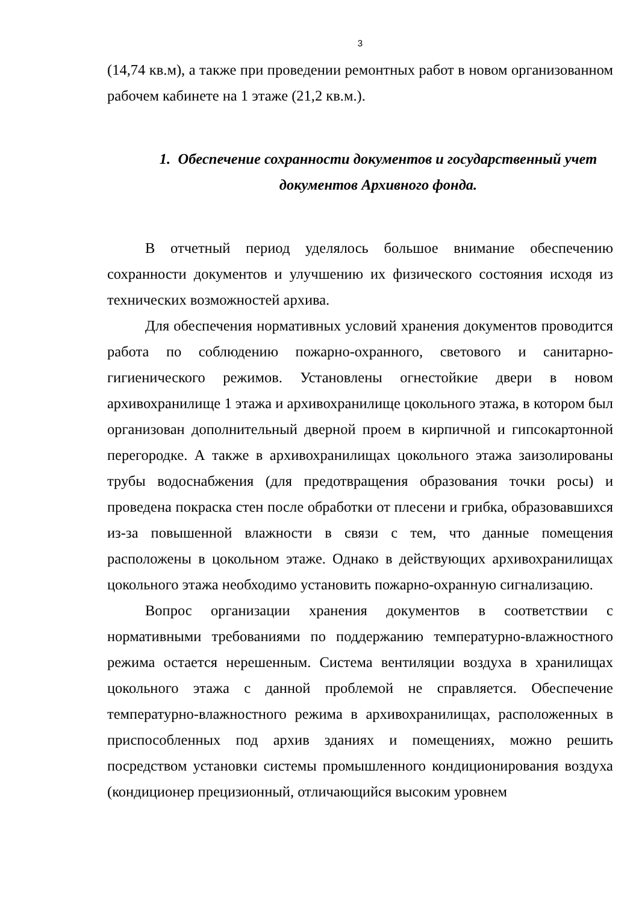3
(14,74 кв.м), а также при проведении ремонтных работ в новом организованном рабочем кабинете на 1 этаже (21,2 кв.м.).
1. Обеспечение сохранности документов и государственный учет документов Архивного фонда.
В отчетный период уделялось большое внимание обеспечению сохранности документов и улучшению их физического состояния исходя из технических возможностей архива.
Для обеспечения нормативных условий хранения документов проводится работа по соблюдению пожарно-охранного, светового и санитарно-гигиенического режимов. Установлены огнестойкие двери в новом архивохранилище 1 этажа и архивохранилище цокольного этажа, в котором был организован дополнительный дверной проем в кирпичной и гипсокартонной перегородке. А также в архивохранилищах цокольного этажа заизолированы трубы водоснабжения (для предотвращения образования точки росы) и проведена покраска стен после обработки от плесени и грибка, образовавшихся из-за повышенной влажности в связи с тем, что данные помещения расположены в цокольном этаже. Однако в действующих архивохранилищах цокольного этажа необходимо установить пожарно-охранную сигнализацию.
Вопрос организации хранения документов в соответствии с нормативными требованиями по поддержанию температурно-влажностного режима остается нерешенным. Система вентиляции воздуха в хранилищах цокольного этажа с данной проблемой не справляется. Обеспечение температурно-влажностного режима в архивохранилищах, расположенных в приспособленных под архив зданиях и помещениях, можно решить посредством установки системы промышленного кондиционирования воздуха (кондиционер прецизионный, отличающийся высоким уровнем